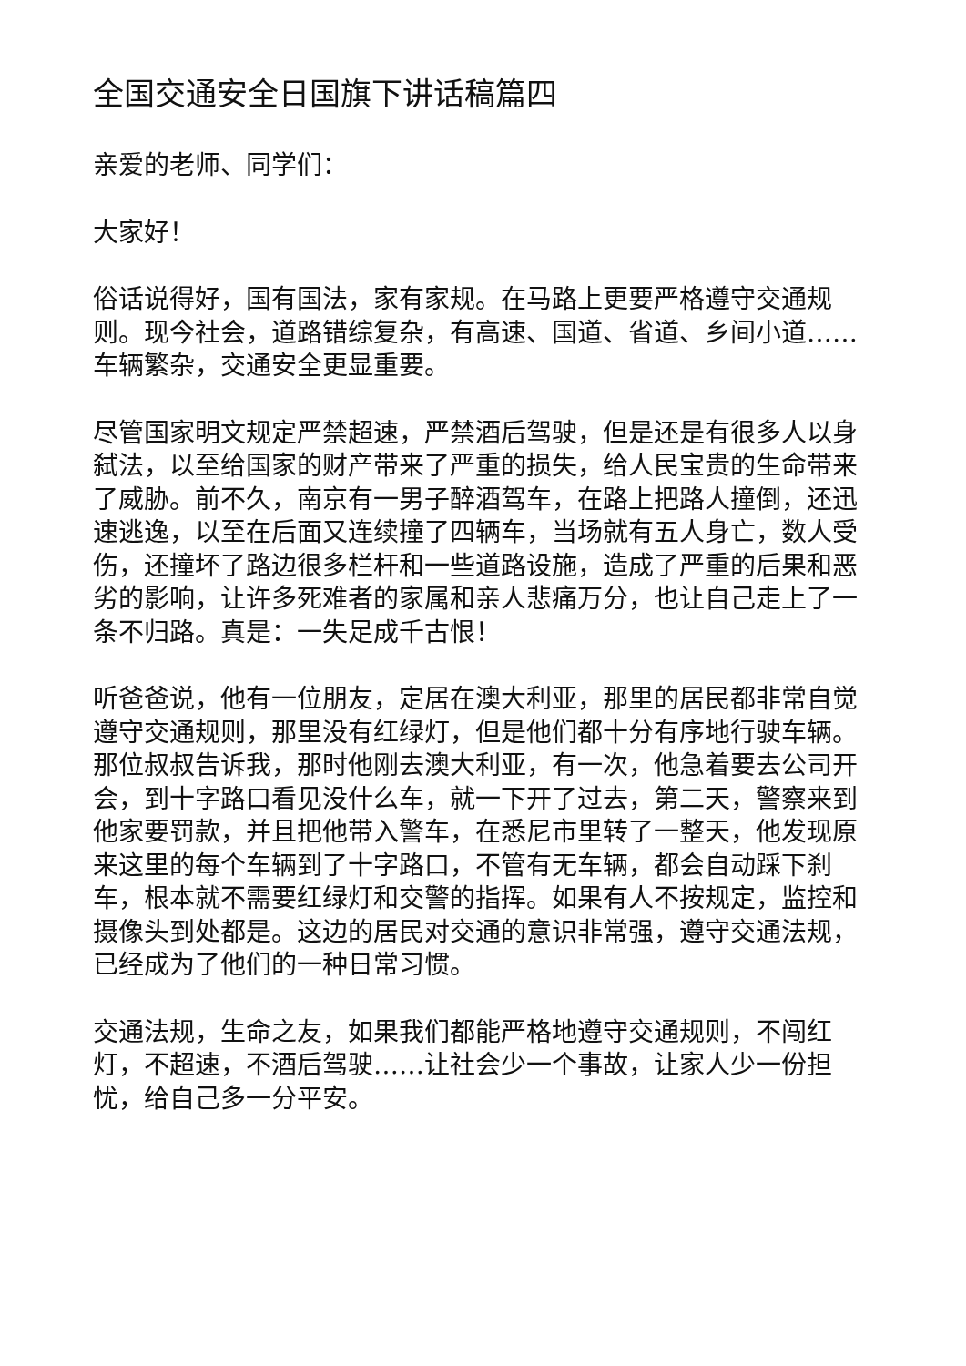全国交通安全日国旗下讲话稿篇四
亲爱的老师、同学们：
大家好！
俗话说得好，国有国法，家有家规。在马路上更要严格遵守交通规则。现今社会，道路错综复杂，有高速、国道、省道、乡间小道……车辆繁杂，交通安全更显重要。
尽管国家明文规定严禁超速，严禁酒后驾驶，但是还是有很多人以身弑法，以至给国家的财产带来了严重的损失，给人民宝贵的生命带来了威胁。前不久，南京有一男子醉酒驾车，在路上把路人撞倒，还迅速逃逸，以至在后面又连续撞了四辆车，当场就有五人身亡，数人受伤，还撞坏了路边很多栏杆和一些道路设施，造成了严重的后果和恶劣的影响，让许多死难者的家属和亲人悲痛万分，也让自己走上了一条不归路。真是：一失足成千古恨！
听爸爸说，他有一位朋友，定居在澳大利亚，那里的居民都非常自觉遵守交通规则，那里没有红绿灯，但是他们都十分有序地行驶车辆。那位叔叔告诉我，那时他刚去澳大利亚，有一次，他急着要去公司开会，到十字路口看见没什么车，就一下开了过去，第二天，警察来到他家要罚款，并且把他带入警车，在悉尼市里转了一整天，他发现原来这里的每个车辆到了十字路口，不管有无车辆，都会自动踩下刹车，根本就不需要红绿灯和交警的指挥。如果有人不按规定，监控和摄像头到处都是。这边的居民对交通的意识非常强，遵守交通法规，已经成为了他们的一种日常习惯。
交通法规，生命之友，如果我们都能严格地遵守交通规则，不闯红灯，不超速，不酒后驾驶……让社会少一个事故，让家人少一份担忧，给自己多一分平安。